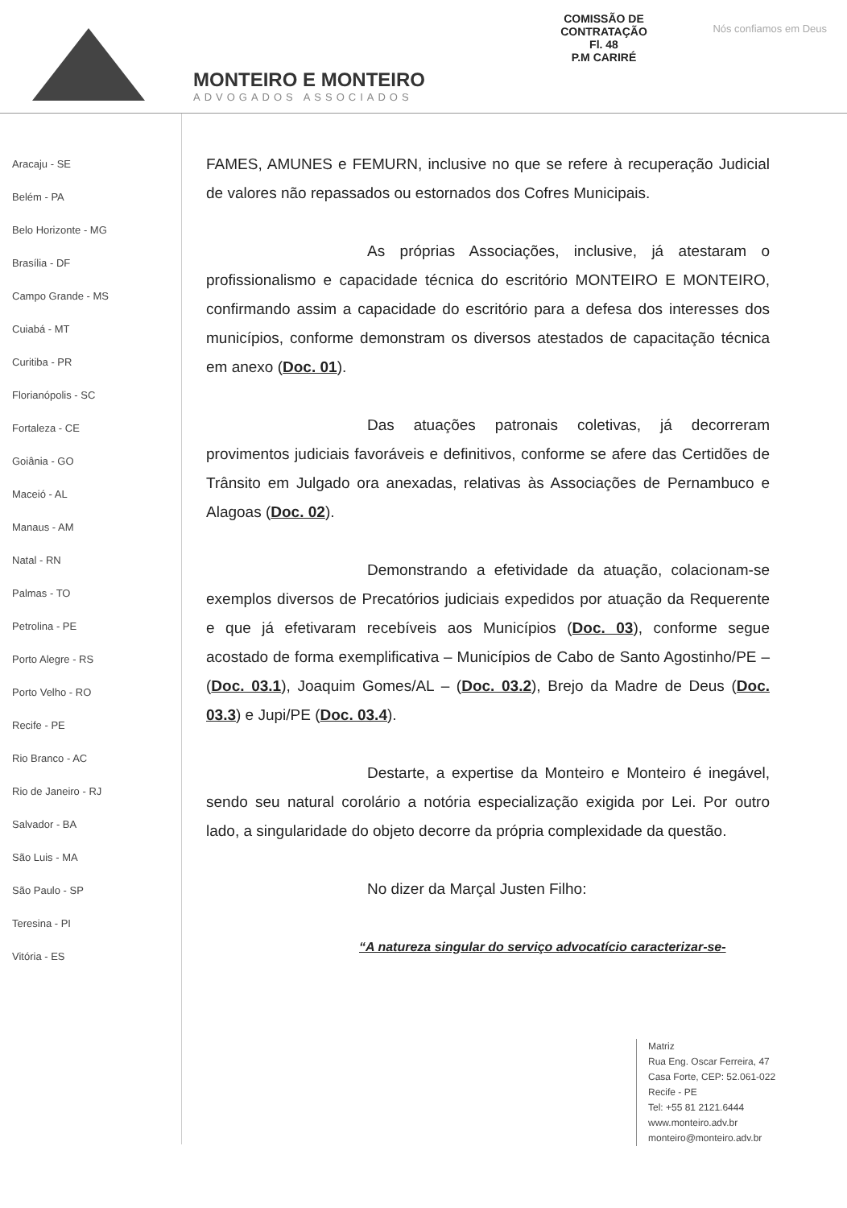Nós confiamos em Deus
COMISSÃO DE CONTRATAÇÃO
Fl. 48
P.M CARIRÉ
MONTEIRO E MONTEIRO
ADVOGADOS ASSOCIADOS
Aracaju - SE
Belém - PA
Belo Horizonte - MG
Brasília - DF
Campo Grande - MS
Cuiabá - MT
Curitiba - PR
Florianópolis - SC
Fortaleza - CE
Goiânia - GO
Maceió - AL
Manaus - AM
Natal - RN
Palmas - TO
Petrolina - PE
Porto Alegre - RS
Porto Velho - RO
Recife - PE
Rio Branco - AC
Rio de Janeiro - RJ
Salvador - BA
São Luis - MA
São Paulo - SP
Teresina - PI
Vitória - ES
FAMES, AMUNES e FEMURN, inclusive no que se refere à recuperação Judicial de valores não repassados ou estornados dos Cofres Municipais.
As próprias Associações, inclusive, já atestaram o profissionalismo e capacidade técnica do escritório MONTEIRO E MONTEIRO, confirmando assim a capacidade do escritório para a defesa dos interesses dos municípios, conforme demonstram os diversos atestados de capacitação técnica em anexo (Doc. 01).
Das atuações patronais coletivas, já decorreram provimentos judiciais favoráveis e definitivos, conforme se afere das Certidões de Trânsito em Julgado ora anexadas, relativas às Associações de Pernambuco e Alagoas (Doc. 02).
Demonstrando a efetividade da atuação, colacionam-se exemplos diversos de Precatórios judiciais expedidos por atuação da Requerente e que já efetivaram recebíveis aos Municípios (Doc. 03), conforme segue acostado de forma exemplificativa – Municípios de Cabo de Santo Agostinho/PE – (Doc. 03.1), Joaquim Gomes/AL – (Doc. 03.2), Brejo da Madre de Deus (Doc. 03.3) e Jupi/PE (Doc. 03.4).
Destarte, a expertise da Monteiro e Monteiro é inegável, sendo seu natural corolário a notória especialização exigida por Lei. Por outro lado, a singularidade do objeto decorre da própria complexidade da questão.
No dizer da Marçal Justen Filho:
“A natureza singular do serviço advocatício caracterizar-se-
Matriz
Rua Eng. Oscar Ferreira, 47
Casa Forte, CEP: 52.061-022
Recife - PE
Tel: +55 81 2121.6444
www.monteiro.adv.br
monteiro@monteiro.adv.br